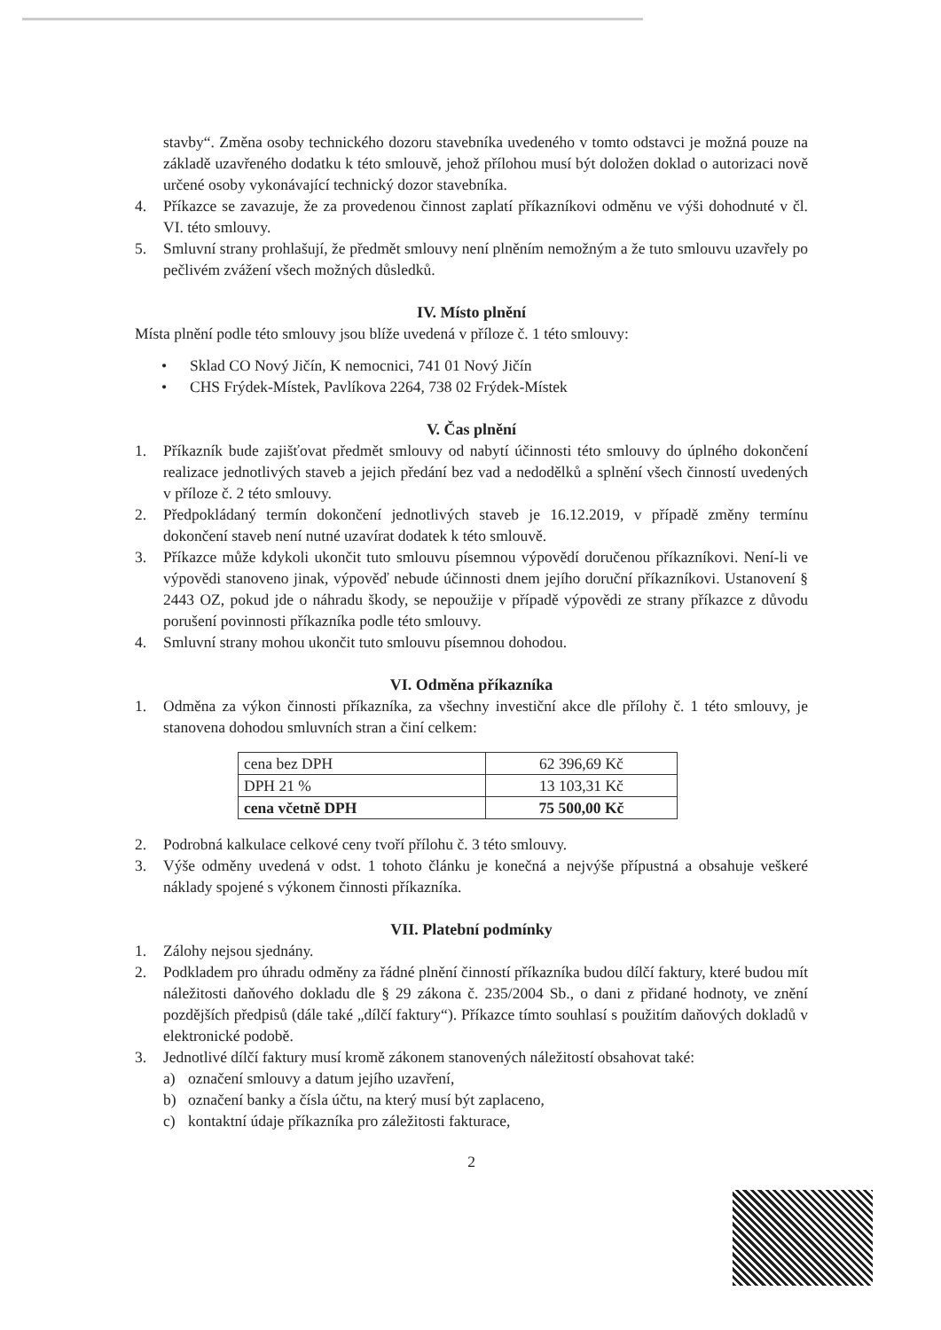stavby“. Změna osoby technického dozoru stavebníka uvedeného v tomto odstavci je možná pouze na základě uzavřeného dodatku k této smlouvě, jehož přílohou musí být doložen doklad o autorizaci nově určené osoby vykonávající technický dozor stavebníka.
4. Příkazce se zavazuje, že za provedenou činnost zaplatí příkazníkovi odměnu ve výši dohodnuté v čl. VI. této smlouvy.
5. Smluvní strany prohlašují, že předmět smlouvy není plněním nemožným a že tuto smlouvu uzavřely po pečlivém zvážení všech možných důsledků.
IV. Místo plnění
Místa plnění podle této smlouvy jsou blíže uvedená v příloze č. 1 této smlouvy:
• Sklad CO Nový Jičín, K nemocnici, 741 01 Nový Jičín
• CHS Frýdek-Místek, Pavlíkova 2264, 738 02 Frýdek-Místek
V. Čas plnění
1. Příkazník bude zajišťovat předmět smlouvy od nabytí účinnosti této smlouvy do úplného dokončení realizace jednotlivých staveb a jejich předání bez vad a nedodělků a splnění všech činností uvedených v příloze č. 2 této smlouvy.
2. Předpokládaný termín dokončení jednotlivých staveb je 16.12.2019, v případě změny termínu dokončení staveb není nutné uzavírat dodatek k této smlouvě.
3. Příkazce může kdykoli ukončit tuto smlouvu písemnou výpovědí doručenou příkazníkovi. Není-li ve výpovědi stanoveno jinak, výpověď nebude účinnosti dnem jejího doruční příkazníkovi. Ustanovení § 2443 OZ, pokud jde o náhradu škody, se nepoužije v případě výpovědi ze strany příkazce z důvodu porušení povinnosti příkazníka podle této smlouvy.
4. Smluvní strany mohou ukončit tuto smlouvu písemnou dohodou.
VI. Odměna příkazníka
1. Odměna za výkon činnosti příkazníka, za všechny investiční akce dle přílohy č. 1 této smlouvy, je stanovena dohodou smluvních stran a činí celkem:
| cena bez DPH | 62 396,69 Kč |
| DPH 21 % | 13 103,31 Kč |
| cena včetně DPH | 75 500,00 Kč |
2. Podrobná kalkulace celkové ceny tvoří přílohu č. 3 této smlouvy.
3. Výše odměny uvedená v odst. 1 tohoto článku je konečná a nejvýše přípustná a obsahuje veškeré náklady spojené s výkonem činnosti příkazníka.
VII. Platební podmínky
1. Zálohy nejsou sjednány.
2. Podkladem pro úhradu odměny za řádné plnění činností příkazníka budou dílčí faktury, které budou mít náležitosti daňového dokladu dle § 29 zákona č. 235/2004 Sb., o dani z přidané hodnoty, ve znění pozdějších předpisů (dále také „dílčí faktury“). Příkazce tímto souhlasí s použitím daňových dokladů v elektronické podobě.
3. Jednotlivé dílčí faktury musí kromě zákonem stanovených náležitostí obsahovat také:
a) označení smlouvy a datum jejího uzavření,
b) označení banky a čísla účtu, na který musí být zaplaceno,
c) kontaktní údaje příkazníka pro záležitosti fakturace,
2